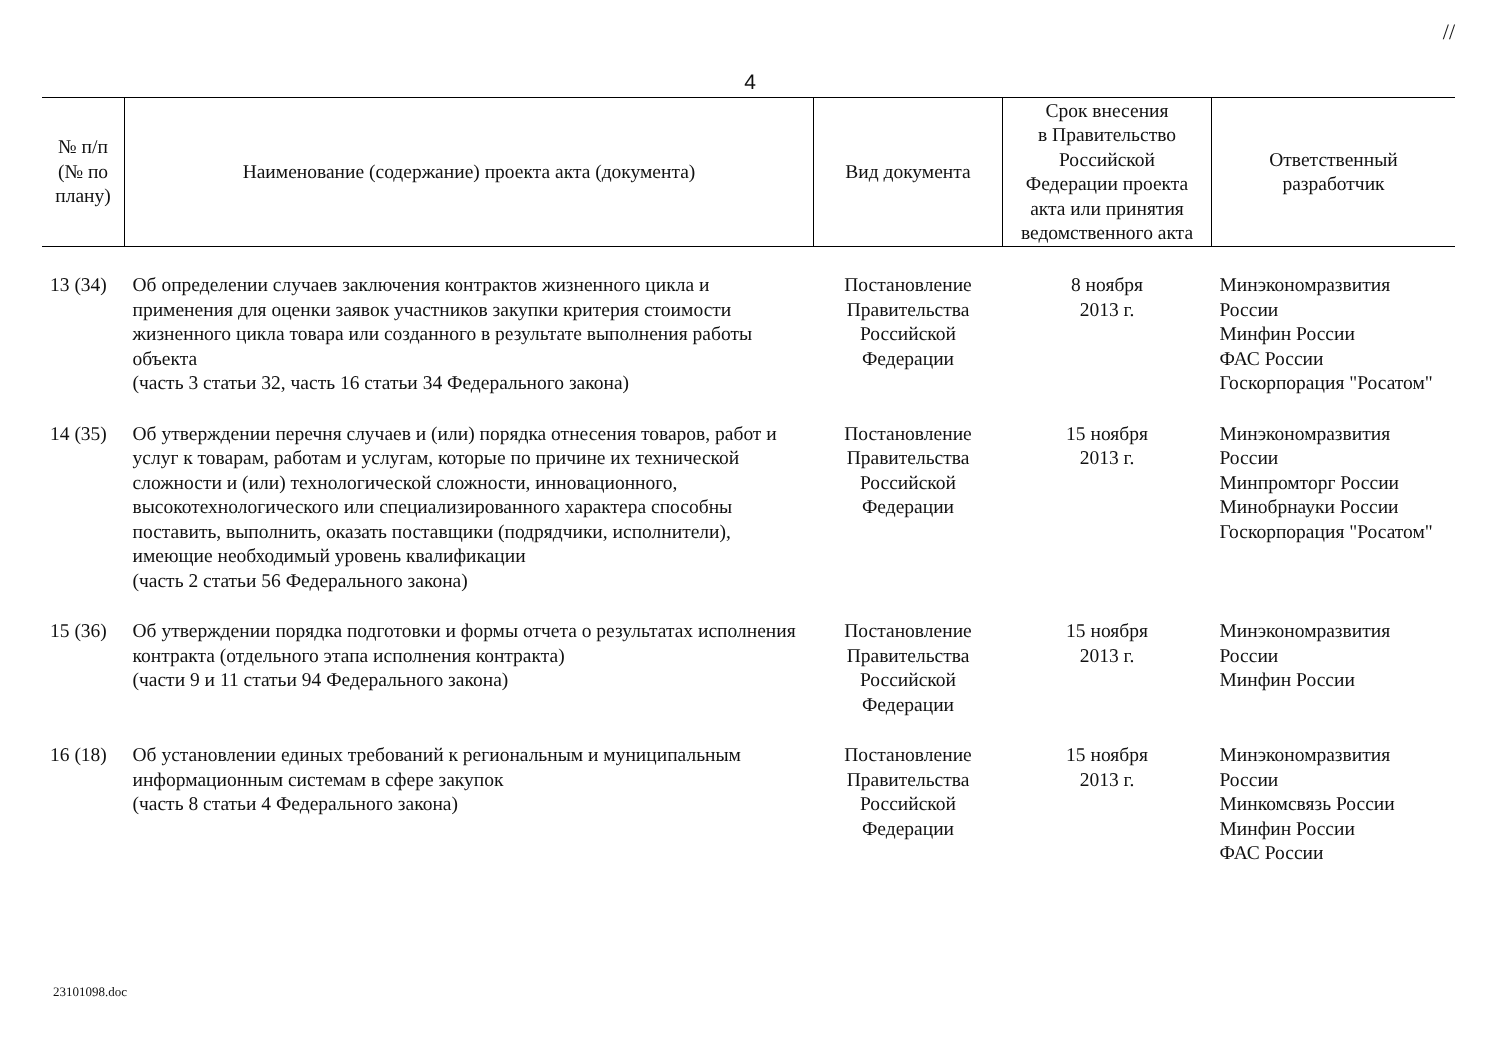//
4
| № п/п (№ по плану) | Наименование (содержание) проекта акта (документа) | Вид документа | Срок внесения в Правительство Российской Федерации проекта акта или принятия ведомственного акта | Ответственный разработчик |
| --- | --- | --- | --- | --- |
| 13 (34) | Об определении случаев заключения контрактов жизненного цикла и применения для оценки заявок участников закупки критерия стоимости жизненного цикла товара или созданного в результате выполнения работы объекта (часть 3 статьи 32, часть 16 статьи 34 Федерального закона) | Постановление Правительства Российской Федерации | 8 ноября 2013 г. | Минэкономразвития России Минфин России ФАС России Госкорпорация "Росатом" |
| 14 (35) | Об утверждении перечня случаев и (или) порядка отнесения товаров, работ и услуг к товарам, работам и услугам, которые по причине их технической сложности и (или) технологической сложности, инновационного, высокотехнологического или специализированного характера способны поставить, выполнить, оказать поставщики (подрядчики, исполнители), имеющие необходимый уровень квалификации (часть 2 статьи 56 Федерального закона) | Постановление Правительства Российской Федерации | 15 ноября 2013 г. | Минэкономразвития России Минпромторг России Минобрнауки России Госкорпорация "Росатом" |
| 15 (36) | Об утверждении порядка подготовки и формы отчета о результатах исполнения контракта (отдельного этапа исполнения контракта) (части 9 и 11 статьи 94 Федерального закона) | Постановление Правительства Российской Федерации | 15 ноября 2013 г. | Минэкономразвития России Минфин России |
| 16 (18) | Об установлении единых требований к региональным и муниципальным информационным системам в сфере закупок (часть 8 статьи 4 Федерального закона) | Постановление Правительства Российской Федерации | 15 ноября 2013 г. | Минэкономразвития России Минкомсвязь России Минфин России ФАС России |
23101098.doc